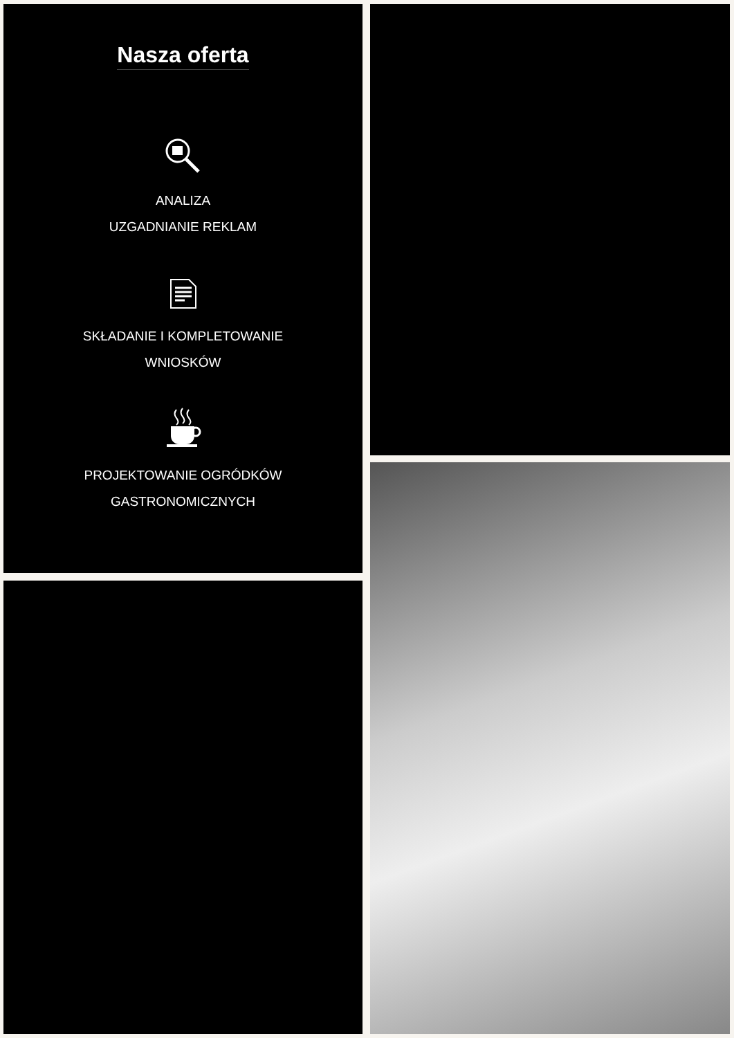Nasza oferta
ANALIZA
UZGADNIANIE REKLAM
SKŁADANIE I KOMPLETOWANIE
WNIOSKÓW
PROJEKTOWANIE OGRÓDKÓW
GASTRONOMICZNYCH